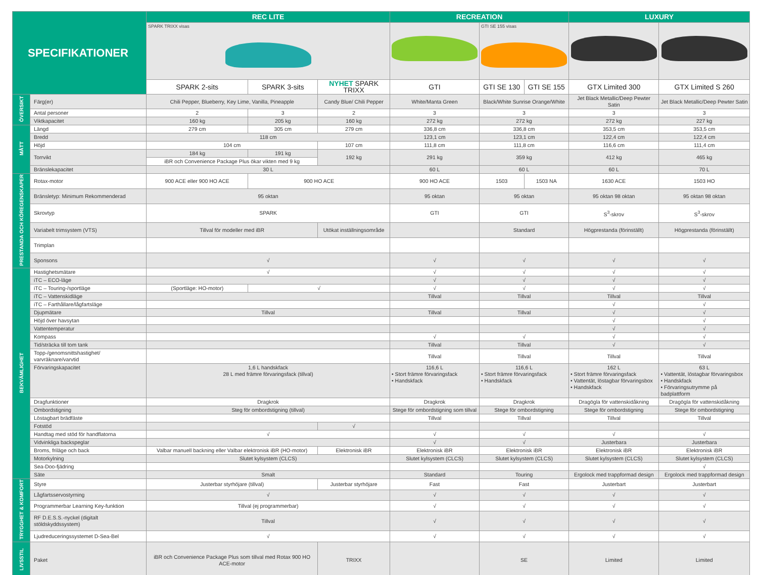| SPECIFIKATIONER | | REC LITE | | | RECREATION | | | LUXURY | |
| --- | --- | --- | --- | --- | --- | --- | --- | --- | --- |
| | | SPARK TRIXX visas | | | | GTI SE 155 visas | | | |
| | | SPARK 2-sits | SPARK 3-sits | NYHET SPARK TRIXX | GTI | GTI SE 130 | GTI SE 155 | GTX Limited 300 | GTX Limited S 260 |
| ÖVERSIKT | Färg(er) | Chili Pepper, Blueberry, Key Lime, Vanilla, Pineapple | | Candy Blue/ Chili Pepper | White/Manta Green | Black/White Sunrise Orange/White | | Jet Black Metallic/Deep Pewter Satin | Jet Black Metallic/Deep Pewter Satin |
| | Antal personer | 2 | 3 | 2 | 3 | 3 | | 3 | 3 |
| | Viktkapacitet | 160 kg | 205 kg | 160 kg | 272 kg | 272 kg | | 272 kg | 227 kg |
| MÅTT | Längd | 279 cm | 305 cm | 279 cm | 336,8 cm | 336,8 cm | | 353,5 cm | 353,5 cm |
| | Bredd | 118 cm | | | 123,1 cm | 123,1 cm | | 122,4 cm | 122,4 cm |
| | Höjd | 104 cm | | 107 cm | 111,8 cm | 111,8 cm | | 116,6 cm | 111,4 cm |
| | Torrvikt | 184 kg | 191 kg | 192 kg | 291 kg | 359 kg | | 412 kg | 465 kg |
| | | iBR och Convenience Package Plus ökar vikten med 9 kg | | | | | | | |
| | Bränslekapacitet | 30 L | | | 60 L | 60 L | | 60 L | 70 L |
| PRESTANDA OCH KÖREGENSKAPER | Rotax-motor | 900 ACE eller 900 HO ACE | 900 HO ACE | | 900 HO ACE | 1503 | 1503 NA | 1630 ACE | 1503 HO |
| | Bränsletyp: Minimum Rekommenderad | 95 oktan | | | 95 oktan | 95 oktan | | 95 oktan 98 oktan | 95 oktan 98 oktan |
| | Skrovtyp | SPARK | | | GTI | GTI | | S<sup>3</sup>-skrov | S<sup>3</sup>-skrov |
| | Variabelt trimsystem (VTS) | Tillval för modeller med iBR | | Utökat inställningsområde | | Standard | | Högprestanda (förinställt) | Högprestanda (förinställt) |
| | Trimplan | | | | | | | | |
| | Sponsons | √ | | | √ | √ | | √ | √ |
| BEKVÄMLIGHET | Hastighetsmätare | √ | | | √ | √ | | √ | √ |
| | iTC – ECO-läge | | | | √ | √ | | √ | √ |
| | iTC – Touring-/sportläge | (Sportläge: HO-motor) | √ | | √ | √ | | √ | √ |
| | iTC – Vattenskidläge | | | | Tillval | Tillval | | Tillval | Tillval |
| | iTC – Farthållare/lågfartsläge | | | | | | | √ | √ |
| | Djupmätare | Tillval | | | Tillval | Tillval | | √ | √ |
| | Höjd över havsytan | | | | | | | √ | √ |
| | Vattentemperatur | | | | | | | √ | √ |
| | Kompass | | | | √ | √ | | √ | √ |
| | Tid/sträcka till tom tank | | | | Tillval | Tillval | | √ | √ |
| | Topp-/genomsnittshastighet/ varvräknare/varvtid | | | | Tillval | Tillval | | Tillval | Tillval |
| | Förvaringskapacitet | 1,6 L handskfack 28 L med främre förvaringsfack (tillval) | | | 116,6 L • Stort främre förvaringsfack • Handskfack | 116,6 L • Stort främre förvaringsfack • Handskfack | | 162 L • Stort främre förvaringsfack • Vattentät, löstagbar förvaringsbox • Handskfack | 63 L • Vattentät, löstagbar förvaringsbox • Handskfack • Förvaringsutrymme på badplattform |
| | Dragfunktioner | Dragkrok | | | Dragkrok | Dragkrok | | Dragögla för vattenskidåkning | Dragögla för vattenskidåkning |
| | Ombordstigning | Steg för ombordstigning (tillval) | | | Stege för ombordstigning som tillval | Stege för ombordstigning | | Stege för ombordstigning | Stege för ombordstigning |
| | Löstagbart brädfäste | | | | Tillval | Tillval | | Tillval | Tillval |
| | Fotstöd | | | √ | | | | | |
| | Handtag med stöd för handflatorna | √ | | | √ | √ | | √ | √ |
| | Vidvinkliga backspeglar | | | | √ | √ | | Justerbara | Justerbara |
| | Broms, friläge och back | Valbar manuell backning eller Valbar elektronisk iBR (HO-motor) | | Elektronisk iBR | Elektronisk iBR | Elektronisk iBR | | Elektronisk iBR | Elektronisk iBR |
| | Motorkylning | Slutet kylsystem (CLCS) | | | Slutet kylsystem (CLCS) | Slutet kylsystem (CLCS) | | Slutet kylsystem (CLCS) | Slutet kylsystem (CLCS) |
| | Sea-Doo-fjädring | | | | | | | | √ |
| | Säte | Smalt | | | Standard | Touring | | Ergolock med trappformad design | Ergolock med trappformad design |
| TRYGGHET & KOMFORT | Styre | Justerbar styrhöjare (tillval) | | Justerbar styrhöjare | Fast | Fast | | Justerbart | Justerbart |
| | Lågfartsservostyrning | √ | | | √ | √ | | √ | √ |
| | Programmerbar Learning Key-funktion | Tillval (ej programmerbar) | | | √ | √ | | √ | √ |
| | RF D.E.S.S.-nyckel (digitalt stöldskyddssystem) | Tillval | | | √ | √ | | √ | √ |
| | Ljudreduceringssystemet D-Sea-Bel | √ | | | √ | √ | | √ | √ |
| LIVSSTIL | Paket | iBR och Convenience Package Plus som tillval med Rotax 900 HO ACE-motor | | TRIXX | | SE | | Limited | Limited |